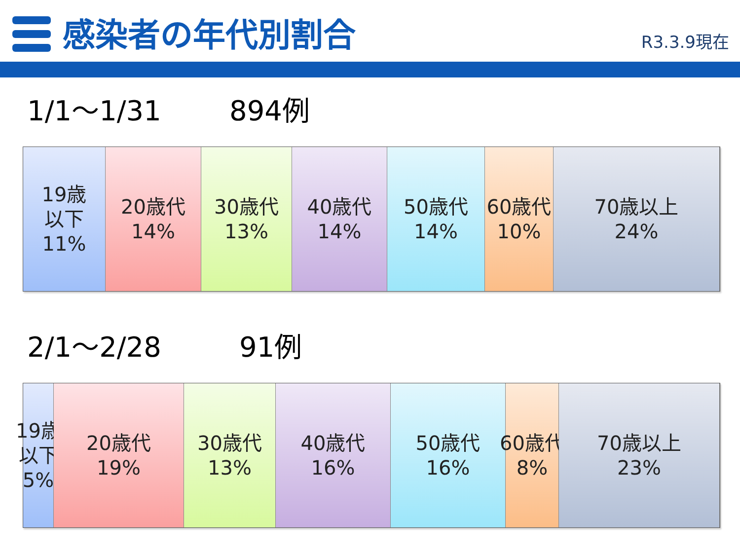感染者の年代別割合
R3.3.9現在
1/1～1/31 894例
19歳
以下
11%
20歳代
14%
30歳代
13%
40歳代
14%
50歳代
14%
60歳代
10%
70歳以上
24%
2/1～2/28 91例
19歳
以下
5%
20歳代
19%
30歳代
13%
40歳代
16%
50歳代
16%
60歳代
8%
70歳以上
23%